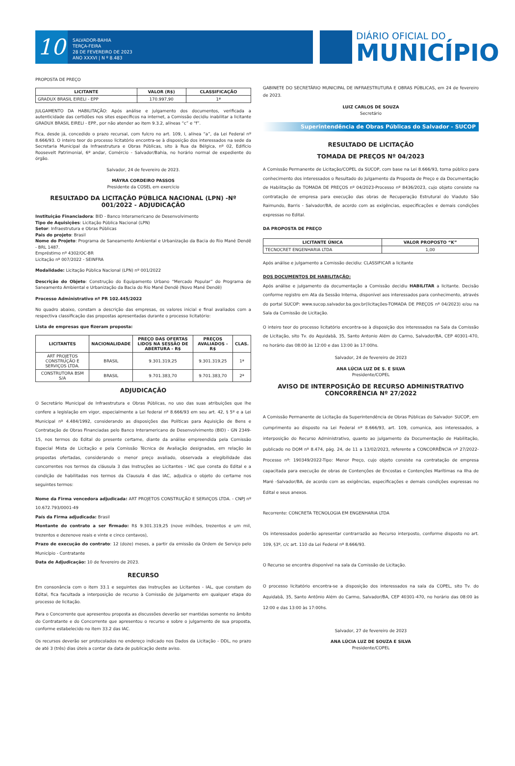10
SALVADOR-BAHIA
TERÇA-FEIRA
28 DE FEVEREIRO DE 2023
ANO XXXVI | N º 8.483
DIÁRIO OFICIAL DO
MUNICÍPIO
PROPOSTA DE PREÇO
| LICITANTE | VALOR (R$) | CLASSIFICAÇÃO |
| --- | --- | --- |
| GRADUX BRASIL EIRELI - EPP | 170.997,90 | 1ª |
JULGAMENTO DA HABILITAÇÃO: Após análise e julgamento dos documentos, verificada a autenticidade das certidões nos sites específicos na internet, a Comissão decidiu inabilitar a licitante GRADUX BRASIL EIRELI - EPP., por não atender ao item 9.3.2, alíneas “c” e “f”.
Fica, desde já, concedido o prazo recursal, com fulcro no art. 109, I, alínea “a”, da Lei Federal nº 8.666/93. O inteiro teor do processo licitatório encontra-se à disposição dos interessados na sede da Secretaria Municipal da Infraestrutura e Obras Públicas, sito à Rua da Bélgica, nº 02, Edifício Roosevelt Patrimonial, 6º andar, Comércio - Salvador/Bahia, no horário normal de expediente do órgão.
Salvador, 24 de fevereiro de 2023.
MÁYRA CORDEIRO PASSOS
Presidente da COSEL em exercício
RESULTADO DA LICITAÇÃO PÚBLICA NACIONAL (LPN) -Nº 001/2022 - ADJUDICAÇÃO
Instituição Financiadora: BID - Banco Interamericano de Desenvolvimento
Tipo de Aquisições: Licitação Pública Nacional (LPN)
Setor: Infraestrutura e Obras Públicas
Pais do projeto: Brasil
Nome do Projeto: Programa de Saneamento Ambiental e Urbanização da Bacia do Rio Mané Dendê - BRL 1487.
Empréstimo nº 4302/OC-BR
Licitação nº 007/2022 - SEINFRA
Modalidade: Licitação Pública Nacional (LPN) nº 001/2022
Descrição do Objeto: Construção do Equipamento Urbano “Mercado Popular” do Programa de Saneamento Ambiental e Urbanização da Bacia do Rio Mané Dendê (Novo Mané Dendê)
Processo Administrativo nº PR 102.445/2022
No quadro abaixo, constam a descrição das empresas, os valores inicial e final avaliados com a respectiva classificação das propostas apresentadas durante o processo licitatório:
Lista de empresas que fizeram proposta:
| LICITANTES | NACIONALIDADE | PREÇO DAS OFERTAS LIDOS NA SESSÃO DE ABERTURA - R$ | PREÇOS AVALIADOS - R$ | CLAS. |
| --- | --- | --- | --- | --- |
| ART PROJETOS CONSTRUÇÃO E SERVIÇOS LTDA. | BRASIL | 9.301.319,25 | 9.301.319,25 | 1ª |
| CONSTRUTORA BSM S/A | BRASIL | 9.701.383,70 | 9.701.383,70 | 2ª |
ADJUDICAÇÃO
O Secretário Municipal de Infraestrutura e Obras Públicas, no uso das suas atribuições que lhe confere a legislação em vigor, especialmente a Lei federal nº 8.666/93 em seu art. 42, § 5º e a Lei Municipal nº 4.484/1992, considerando as disposições das Políticas para Aquisição de Bens e Contratação de Obras Financiadas pelo Banco Interamericano de Desenvolvimento (BID) - GN 2349-15, nos termos do Edital do presente certame, diante da análise empreendida pela Comissão Especial Mista de Licitação e pela Comissão Técnica de Avaliação designadas, em relação às propostas ofertadas, considerando o menor preço avaliado, observada a elegibilidade das concorrentes nos termos da cláusula 3 das Instruções ao Licitantes - IAC que consta do Edital e a condição de habilitadas nos termos da Clausula 4 das IAC, adjudica o objeto do certame nos seguintes termos:
Nome da Firma vencedora adjudicada: ART PROJETOS CONSTRUÇÃO E SERVIÇOS LTDA. - CNPJ nº 10.672.793/0001-49
País da Firma adjudicada: Brasil
Montante do contrato a ser firmado: R$ 9.301.319,25 (nove milhões, trezentos e um mil, trezentos e dezenove reais e vinte e cinco centavos),
Prazo de execução do contrato: 12 (doze) meses, a partir da emissão da Ordem de Serviço pelo Município - Contratante
Data de Adjudicação: 10 de fevereiro de 2023.
RECURSO
Em consonância com o item 33.1 e seguintes das Instruções ao Licitantes - IAL, que constam do Edital, fica facultada a interposição de recurso à Comissão de Julgamento em qualquer etapa do processo de licitação.
Para o Concorrente que apresentou proposta as discussões deverão ser mantidas somente no âmbito do Contratante e do Concorrente que apresentou o recurso e sobre o julgamento de sua proposta, conforme estabelecido no item 33.2 das IAC.
Os recursos deverão ser protocolados no endereço indicado nos Dados da Licitação - DDL, no prazo de até 3 (três) dias úteis a contar da data de publicação deste aviso.
GABINETE DO SECRETÁRIO MUNICIPAL DE INFRAESTRUTURA E OBRAS PÚBLICAS, em 24 de fevereiro de 2023.
LUIZ CARLOS DE SOUZA
Secretário
Superintendência de Obras Públicas do Salvador - SUCOP
RESULTADO DE LICITAÇÃO
TOMADA DE PREÇOS Nº 04/2023
A Comissão Permanente de Licitação/COPEL da SUCOP, com base na Lei 8.666/93, torna público para conhecimento dos interessados o Resultado do Julgamento da Proposta de Preço e da Documentação de Habilitação da TOMADA DE PREÇOS nº 04/2023-Processo nº 8436/2023, cujo objeto consiste na contratação de empresa para execução das obras de Recuperação Estrutural do Viaduto São Raimundo, Barris - Salvador/BA, de acordo com as exigências, especificações e demais condições expressas no Edital.
DA PROPOSTA DE PREÇO
| LICITANTE ÚNICA | VALOR PROPOSTO “K” |
| --- | --- |
| TECNOCRET ENGENHARIA LTDA | 1,00 |
Após análise e julgamento a Comissão decidiu: CLASSIFICAR a licitante
DOS DOCUMENTOS DE HABILITAÇÃO:
Após análise e julgamento da documentação a Comissão decidiu HABILITAR a licitante. Decisão conforme registro em Ata da Sessão Interna, disponível aos interessados para conhecimento, através do portal SUCOP: www.sucop.salvador.ba.gov.br(licitações-TOMADA DE PREÇOS nº 04/2023) e/ou na Sala da Comissão de Licitação.
O inteiro teor do processo licitatório encontra-se à disposição dos interessados na Sala da Comissão de Licitação, sito Tv. do Aquidabã, 35, Santo Antonio Além do Carmo, Salvador/BA, CEP 40301-470, no horário das 08:00 às 12:00 e das 13:00 às 17:00hs.
Salvador, 24 de fevereiro de 2023
ANA LÚCIA LUZ DE S. E SILVA
Presidente/COPEL
AVISO DE INTERPOSIÇÃO DE RECURSO ADMINISTRATIVO
CONCORRÊNCIA Nº 27/2022
A Comissão Permanente de Licitação da Superintendência de Obras Públicas do Salvador- SUCOP, em cumprimento ao disposto na Lei Federal nº 8.666/93, art. 109, comunica, aos interessados, a interposição do Recurso Administrativo, quanto ao julgamento da Documentação de Habilitação, publicado no DOM nº 8.474, pág. 24, de 11 a 13/02/2023, referente a CONCORRÊNCIA nº 27/2022-Processo nº: 190349/2022-Tipo: Menor Preço, cujo objeto consiste na contratação de empresa capacitada para execução de obras de Contenções de Encostas e Contenções Marítimas na Ilha de Maré -Salvador/BA, de acordo com as exigências, especificações e demais condições expressas no Edital e seus anexos.
Recorrente: CONCRETA TECNOLOGIA EM ENGENHARIA LTDA
Os interessados poderão apresentar contrarrazão ao Recurso interposto, conforme disposto no art. 109, §3º, c/c art. 110 da Lei Federal nº 8.666/93.
O Recurso se encontra disponível na sala da Comissão de Licitação.
O processo licitatório encontra-se a disposição dos interessados na sala da COPEL, sito Tv. do Aquidabã, 35, Santo Antônio Além do Carmo, Salvador/BA, CEP 40301-470, no horário das 08:00 às 12:00 e das 13:00 às 17:00hs.
Salvador, 27 de fevereiro de 2023
ANA LÚCIA LUZ DE SOUZA E SILVA
Presidente/COPEL